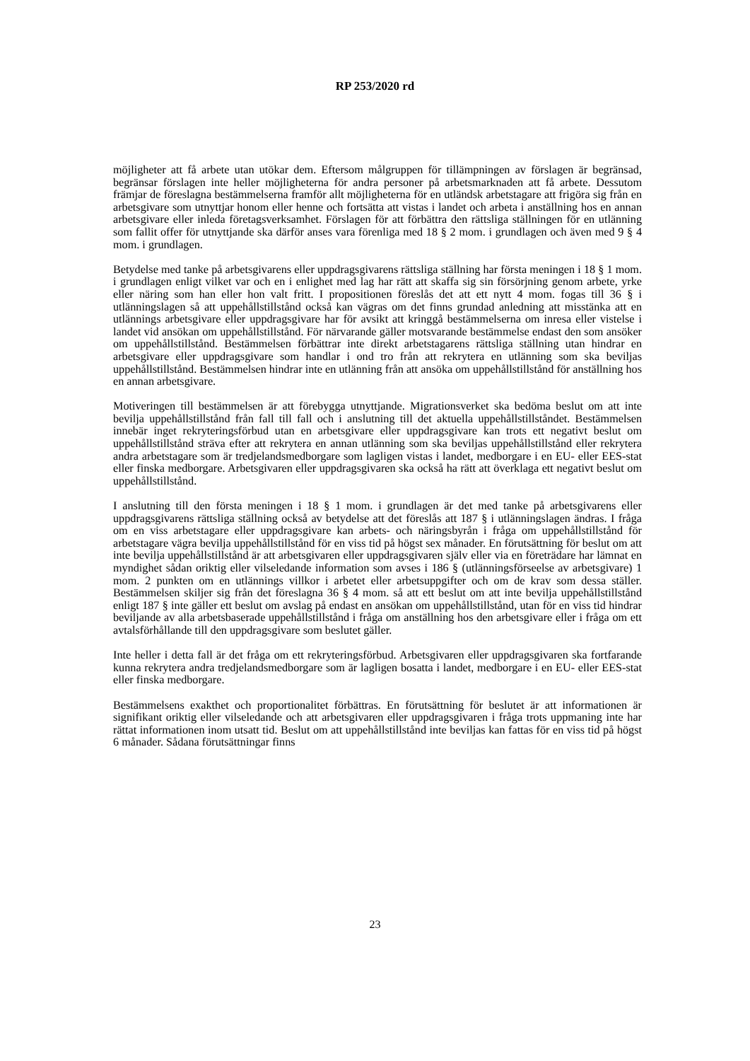RP 253/2020 rd
möjligheter att få arbete utan utökar dem. Eftersom målgruppen för tillämpningen av förslagen är begränsad, begränsar förslagen inte heller möjligheterna för andra personer på arbetsmarknaden att få arbete. Dessutom främjar de föreslagna bestämmelserna framför allt möjligheterna för en utländsk arbetstagare att frigöra sig från en arbetsgivare som utnyttjar honom eller henne och fortsätta att vistas i landet och arbeta i anställning hos en annan arbetsgivare eller inleda företagsverksamhet. Förslagen för att förbättra den rättsliga ställningen för en utlänning som fallit offer för utnyttjande ska därför anses vara förenliga med 18 § 2 mom. i grundlagen och även med 9 § 4 mom. i grundlagen.
Betydelse med tanke på arbetsgivarens eller uppdragsgivarens rättsliga ställning har första meningen i 18 § 1 mom. i grundlagen enligt vilket var och en i enlighet med lag har rätt att skaffa sig sin försörjning genom arbete, yrke eller näring som han eller hon valt fritt. I propositionen föreslås det att ett nytt 4 mom. fogas till 36 § i utlänningslagen så att uppehållstillstånd också kan vägras om det finns grundad anledning att misstänka att en utlännings arbetsgivare eller uppdragsgivare har för avsikt att kringgå bestämmelserna om inresa eller vistelse i landet vid ansökan om uppehållstillstånd. För närvarande gäller motsvarande bestämmelse endast den som ansöker om uppehållstillstånd. Bestämmelsen förbättrar inte direkt arbetstagarens rättsliga ställning utan hindrar en arbetsgivare eller uppdragsgivare som handlar i ond tro från att rekrytera en utlänning som ska beviljas uppehållstillstånd. Bestämmelsen hindrar inte en utlänning från att ansöka om uppehållstillstånd för anställning hos en annan arbetsgivare.
Motiveringen till bestämmelsen är att förebygga utnyttjande. Migrationsverket ska bedöma beslut om att inte bevilja uppehållstillstånd från fall till fall och i anslutning till det aktuella uppehållstillståndet. Bestämmelsen innebär inget rekryteringsförbud utan en arbetsgivare eller uppdragsgivare kan trots ett negativt beslut om uppehållstillstånd sträva efter att rekrytera en annan utlänning som ska beviljas uppehållstillstånd eller rekrytera andra arbetstagare som är tredjelandsmedborgare som lagligen vistas i landet, medborgare i en EU- eller EES-stat eller finska medborgare. Arbetsgivaren eller uppdragsgivaren ska också ha rätt att överklaga ett negativt beslut om uppehållstillstånd.
I anslutning till den första meningen i 18 § 1 mom. i grundlagen är det med tanke på arbetsgivarens eller uppdragsgivarens rättsliga ställning också av betydelse att det föreslås att 187 § i utlänningslagen ändras. I fråga om en viss arbetstagare eller uppdragsgivare kan arbets- och näringsbyrån i fråga om uppehållstillstånd för arbetstagare vägra bevilja uppehållstillstånd för en viss tid på högst sex månader. En förutsättning för beslut om att inte bevilja uppehållstillstånd är att arbetsgivaren eller uppdragsgivaren själv eller via en företrädare har lämnat en myndighet sådan oriktig eller vilseledande information som avses i 186 § (utlänningsförseelse av arbetsgivare) 1 mom. 2 punkten om en utlännings villkor i arbetet eller arbetsuppgifter och om de krav som dessa ställer. Bestämmelsen skiljer sig från det föreslagna 36 § 4 mom. så att ett beslut om att inte bevilja uppehållstillstånd enligt 187 § inte gäller ett beslut om avslag på endast en ansökan om uppehållstillstånd, utan för en viss tid hindrar beviljande av alla arbetsbaserade uppehållstillstånd i fråga om anställning hos den arbetsgivare eller i fråga om ett avtalsförhållande till den uppdragsgivare som beslutet gäller.
Inte heller i detta fall är det fråga om ett rekryteringsförbud. Arbetsgivaren eller uppdragsgivaren ska fortfarande kunna rekrytera andra tredjelandsmedborgare som är lagligen bosatta i landet, medborgare i en EU- eller EES-stat eller finska medborgare.
Bestämmelsens exakthet och proportionalitet förbättras. En förutsättning för beslutet är att informationen är signifikant oriktig eller vilseledande och att arbetsgivaren eller uppdragsgivaren i fråga trots uppmaning inte har rättat informationen inom utsatt tid. Beslut om att uppehållstillstånd inte beviljas kan fattas för en viss tid på högst 6 månader. Sådana förutsättningar finns
23